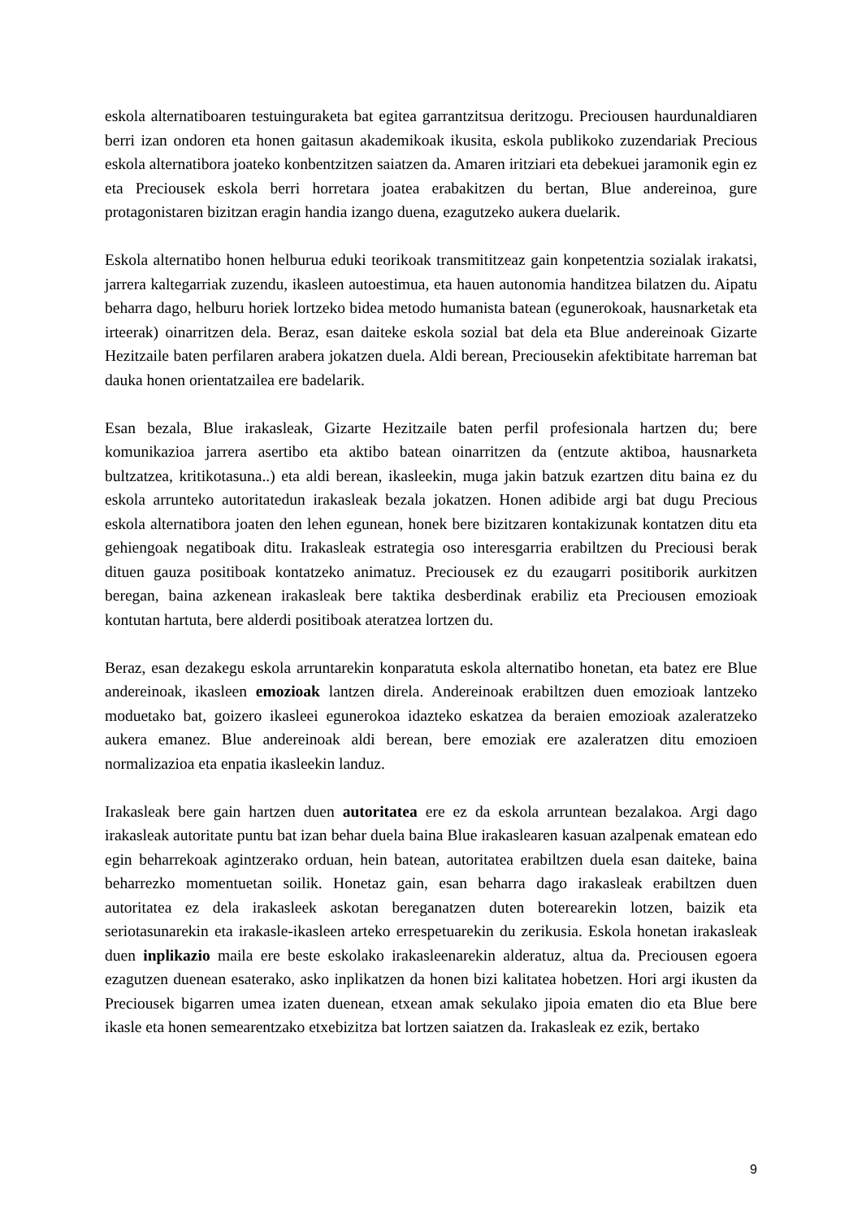eskola alternatiboaren testuinguraketa bat egitea garrantzitsua deritzogu. Preciousen haurdunaldiaren berri izan ondoren eta honen gaitasun akademikoak ikusita, eskola publikoko zuzendariak Precious eskola alternatibora joateko konbentzitzen saiatzen da. Amaren iritziari eta debekuei jaramonik egin ez eta Preciousek eskola berri horretara joatea erabakitzen du bertan, Blue andereinoa, gure protagonistaren bizitzan eragin handia izango duena, ezagutzeko aukera duelarik.
Eskola alternatibo honen helburua eduki teorikoak transmititzeaz gain konpetentzia sozialak irakatsi, jarrera kaltegarriak zuzendu, ikasleen autoestimua, eta hauen autonomia handitzea bilatzen du. Aipatu beharra dago, helburu horiek lortzeko bidea metodo humanista batean (egunerokoak, hausnarketak eta irteerak) oinarritzen dela. Beraz, esan daiteke eskola sozial bat dela eta Blue andereinoak Gizarte Hezitzaile baten perfilaren arabera jokatzen duela. Aldi berean, Preciousekin afektibitate harreman bat dauka honen orientatzailea ere badelarik.
Esan bezala, Blue irakasleak, Gizarte Hezitzaile baten perfil profesionala hartzen du; bere komunikazioa jarrera asertibo eta aktibo batean oinarritzen da (entzute aktiboa, hausnarketa bultzatzea, kritikotasuna..) eta aldi berean, ikasleekin, muga jakin batzuk ezartzen ditu baina ez du eskola arrunteko autoritatedun irakasleak bezala jokatzen. Honen adibide argi bat dugu Precious eskola alternatibora joaten den lehen egunean, honek bere bizitzaren kontakizunak kontatzen ditu eta gehiengoak negatiboak ditu. Irakasleak estrategia oso interesgarria erabiltzen du Preciousi berak dituen gauza positiboak kontatzeko animatuz. Preciousek ez du ezaugarri positiborik aurkitzen beregan, baina azkenean irakasleak bere taktika desberdinak erabiliz eta Preciousen emozioak kontutan hartuta, bere alderdi positiboak ateratzea lortzen du.
Beraz, esan dezakegu eskola arruntarekin konparatuta eskola alternatibo honetan, eta batez ere Blue andereinoak, ikasleen emozioak lantzen direla. Andereinoak erabiltzen duen emozioak lantzeko moduetako bat, goizero ikasleei egunerokoa idazteko eskatzea da beraien emozioak azaleratzeko aukera emanez. Blue andereinoak aldi berean, bere emoziak ere azaleratzen ditu emozioen normalizazioa eta enpatia ikasleekin landuz.
Irakasleak bere gain hartzen duen autoritatea ere ez da eskola arruntean bezalakoa. Argi dago irakasleak autoritate puntu bat izan behar duela baina Blue irakaslearen kasuan azalpenak ematean edo egin beharrekoak agintzerako orduan, hein batean, autoritatea erabiltzen duela esan daiteke, baina beharrezko momentuetan soilik. Honetaz gain, esan beharra dago irakasleak erabiltzen duen autoritatea ez dela irakasleek askotan bereganatzen duten boterearekin lotzen, baizik eta seriotasunarekin eta irakasle-ikasleen arteko errespetuarekin du zerikusia. Eskola honetan irakasleak duen inplikazio maila ere beste eskolako irakasleenarekin alderatuz, altua da. Preciousen egoera ezagutzen duenean esaterako, asko inplikatzen da honen bizi kalitatea hobetzen. Hori argi ikusten da Preciousek bigarren umea izaten duenean, etxean amak sekulako jipoia ematen dio eta Blue bere ikasle eta honen semearentzako etxebizitza bat lortzen saiatzen da. Irakasleak ez ezik, bertako
9